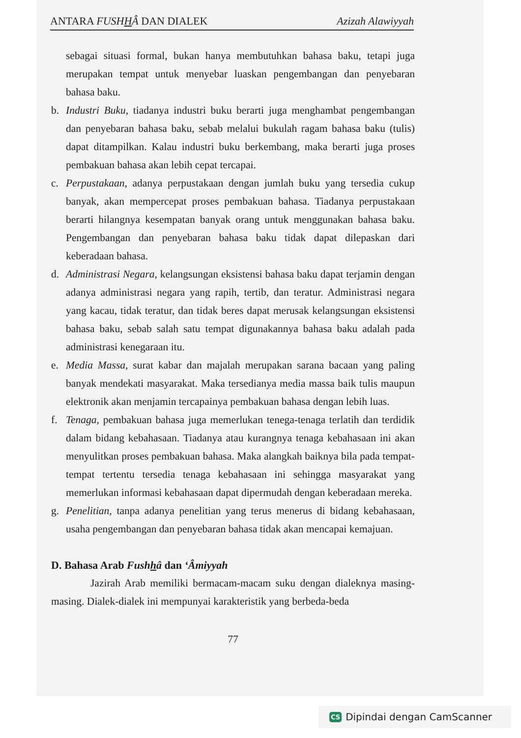ANTARA FUSHHÂ DAN DIALEK Azizah Alawiyyah
sebagai situasi formal, bukan hanya membutuhkan bahasa baku, tetapi juga merupakan tempat untuk menyebar luaskan pengembangan dan penyebaran bahasa baku.
b. Industri Buku, tiadanya industri buku berarti juga menghambat pengembangan dan penyebaran bahasa baku, sebab melalui bukulah ragam bahasa baku (tulis) dapat ditampilkan. Kalau industri buku berkembang, maka berarti juga proses pembakuan bahasa akan lebih cepat tercapai.
c. Perpustakaan, adanya perpustakaan dengan jumlah buku yang tersedia cukup banyak, akan mempercepat proses pembakuan bahasa. Tiadanya perpustakaan berarti hilangnya kesempatan banyak orang untuk menggunakan bahasa baku. Pengembangan dan penyebaran bahasa baku tidak dapat dilepaskan dari keberadaan bahasa.
d. Administrasi Negara, kelangsungan eksistensi bahasa baku dapat terjamin dengan adanya administrasi negara yang rapih, tertib, dan teratur. Administrasi negara yang kacau, tidak teratur, dan tidak beres dapat merusak kelangsungan eksistensi bahasa baku, sebab salah satu tempat digunakannya bahasa baku adalah pada administrasi kenegaraan itu.
e. Media Massa, surat kabar dan majalah merupakan sarana bacaan yang paling banyak mendekati masyarakat. Maka tersedianya media massa baik tulis maupun elektronik akan menjamin tercapainya pembakuan bahasa dengan lebih luas.
f. Tenaga, pembakuan bahasa juga memerlukan tenega-tenaga terlatih dan terdidik dalam bidang kebahasaan. Tiadanya atau kurangnya tenaga kebahasaan ini akan menyulitkan proses pembakuan bahasa. Maka alangkah baiknya bila pada tempat-tempat tertentu tersedia tenaga kebahasaan ini sehingga masyarakat yang memerlukan informasi kebahasaan dapat dipermudah dengan keberadaan mereka.
g. Penelitian, tanpa adanya penelitian yang terus menerus di bidang kebahasaan, usaha pengembangan dan penyebaran bahasa tidak akan mencapai kemajuan.
D. Bahasa Arab Fushhâ dan ‘Âmiyyah
Jazirah Arab memiliki bermacam-macam suku dengan dialeknya masing-masing. Dialek-dialek ini mempunyai karakteristik yang berbeda-beda
77
CS Dipindai dengan CamScanner